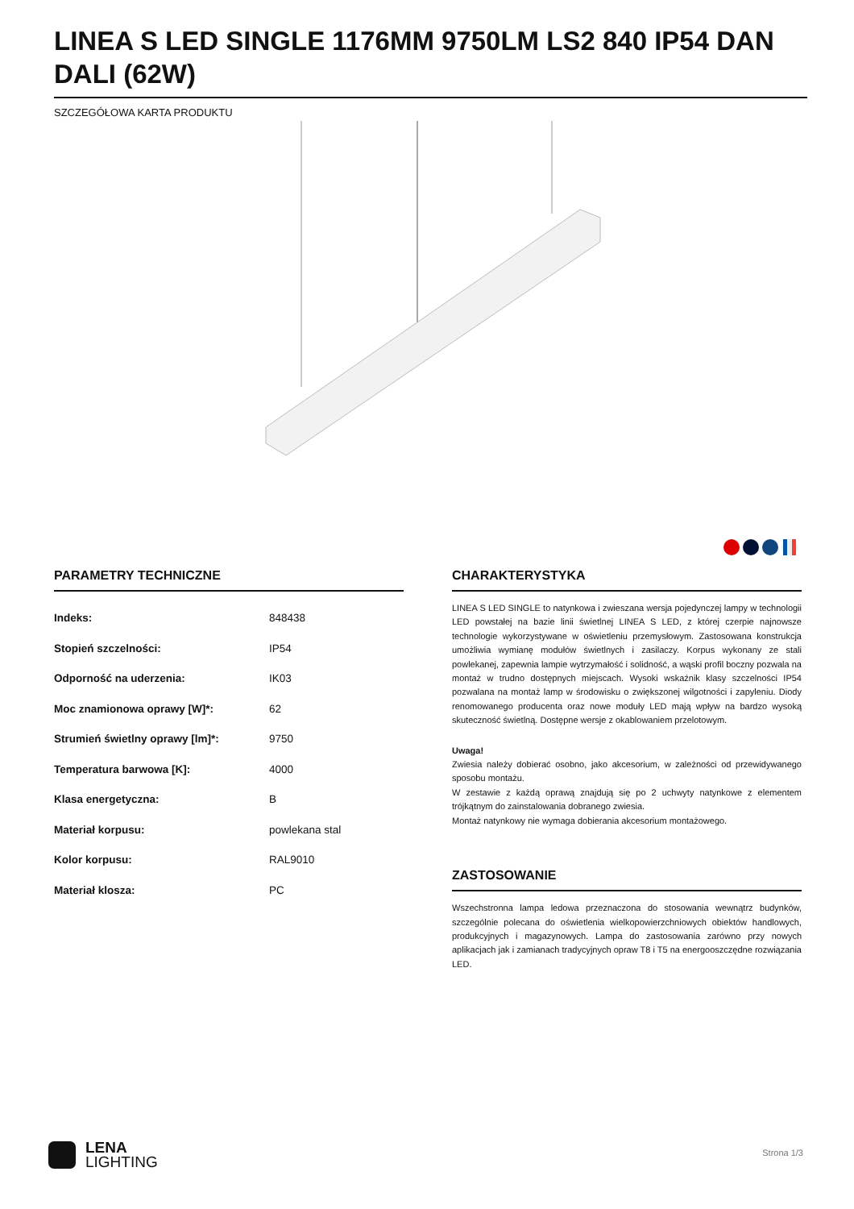LINEA S LED SINGLE 1176MM 9750LM LS2 840 IP54 DAN DALI (62W)
SZCZEGÓŁOWA KARTA PRODUKTU
PARAMETRY TECHNICZNE
| Indeks: | 848438 |
| Stopień szczelności: | IP54 |
| Odporność na uderzenia: | IK03 |
| Moc znamionowa oprawy [W]*: | 62 |
| Strumień świetlny oprawy [lm]*: | 9750 |
| Temperatura barwowa [K]: | 4000 |
| Klasa energetyczna: | B |
| Materiał korpusu: | powlekana stal |
| Kolor korpusu: | RAL9010 |
| Materiał klosza: | PC |
CHARAKTERYSTYKA
LINEA S LED SINGLE to natynkowa i zwieszana wersja pojedynczej lampy w technologii LED powstałej na bazie linii świetlnej LINEA S LED, z której czerpie najnowsze technologie wykorzystywane w oświetleniu przemysłowym. Zastosowana konstrukcja umożliwia wymianę modułów świetlnych i zasilaczy. Korpus wykonany ze stali powlekanej, zapewnia lampie wytrzymałość i solidność, a wąski profil boczny pozwala na montaż w trudno dostępnych miejscach. Wysoki wskaźnik klasy szczelności IP54 pozwalana na montaż lamp w środowisku o zwiększonej wilgotności i zapyleniu. Diody renomowanego producenta oraz nowe moduły LED mają wpływ na bardzo wysoką skuteczność świetlną. Dostępne wersje z okablowaniem przelotowym.
Uwaga!
Zwiesia należy dobierać osobno, jako akcesorium, w zależności od przewidywanego sposobu montażu.
W zestawie z każdą oprawą znajdują się po 2 uchwyty natynkowe z elementem trójkątnym do zainstalowania dobranego zwiesia.
Montaż natynkowy nie wymaga dobierania akcesorium montażowego.
ZASTOSOWANIE
Wszechstronna lampa ledowa przeznaczona do stosowania wewnątrz budynków, szczególnie polecana do oświetlenia wielkopowierzchniowych obiektów handlowych, produkcyjnych i magazynowych. Lampa do zastosowania zarówno przy nowych aplikacjach jak i zamianach tradycyjnych opraw T8 i T5 na energooszczędne rozwiązania LED.
LENA
LIGHTING
Strona 1/3